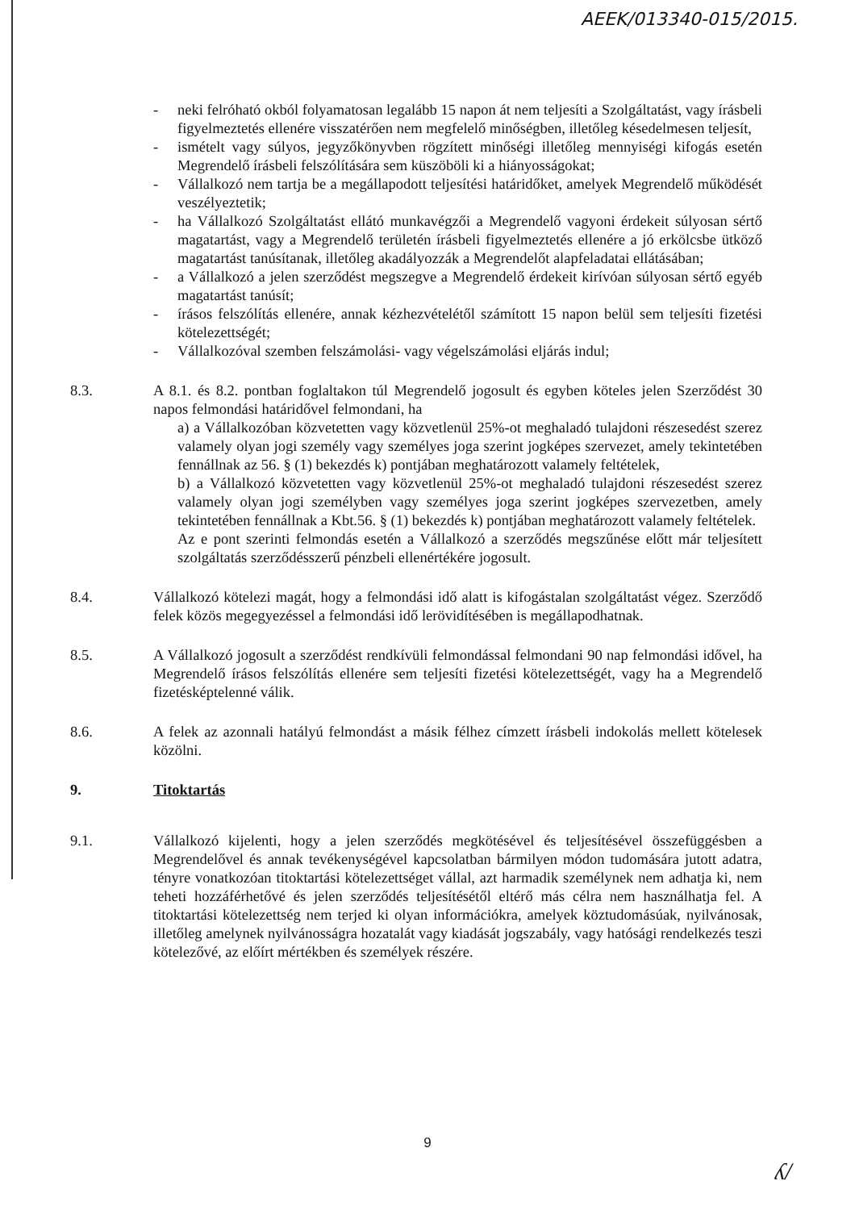AEEK/013340-015/2015.
- neki felróható okból folyamatosan legalább 15 napon át nem teljesíti a Szolgáltatást, vagy írásbeli figyelmeztetés ellenére visszatérően nem megfelelő minőségben, illetőleg késedelmesen teljesít,
- ismételt vagy súlyos, jegyzőkönyvben rögzített minőségi illetőleg mennyiségi kifogás esetén Megrendelő írásbeli felszólítására sem küszöböli ki a hiányosságokat;
- Vállalkozó nem tartja be a megállapodott teljesítési határidőket, amelyek Megrendelő működését veszélyeztetik;
- ha Vállalkozó Szolgáltatást ellátó munkavégzői a Megrendelő vagyoni érdekeit súlyosan sértő magatartást, vagy a Megrendelő területén írásbeli figyelmeztetés ellenére a jó erkölcsbe ütköző magatartást tanúsítanak, illetőleg akadályozzák a Megrendelőt alapfeladatai ellátásában;
- a Vállalkozó a jelen szerződést megszegve a Megrendelő érdekeit kirívóan súlyosan sértő egyéb magatartást tanúsít;
- írásos felszólítás ellenére, annak kézhezvételétől számított 15 napon belül sem teljesíti fizetési kötelezettségét;
- Vállalkozóval szemben felszámolási- vagy végelszámolási eljárás indul;
8.3. A 8.1. és 8.2. pontban foglaltakon túl Megrendelő jogosult és egyben köteles jelen Szerződést 30 napos felmondási határidővel felmondani, ha
a) a Vállalkozóban közvetetten vagy közvetlenül 25%-ot meghaladó tulajdoni részesedést szerez valamely olyan jogi személy vagy személyes joga szerint jogképes szervezet, amely tekintetében fennállnak az 56. § (1) bekezdés k) pontjában meghatározott valamely feltételek,
b) a Vállalkozó közvetetten vagy közvetlenül 25%-ot meghaladó tulajdoni részesedést szerez valamely olyan jogi személyben vagy személyes joga szerint jogképes szervezetben, amely tekintetében fennállnak a Kbt.56. § (1) bekezdés k) pontjában meghatározott valamely feltételek.
Az e pont szerinti felmondás esetén a Vállalkozó a szerződés megszűnése előtt már teljesített szolgáltatás szerződésszerű pénzbeli ellenértékére jogosult.
8.4. Vállalkozó kötelezi magát, hogy a felmondási idő alatt is kifogástalan szolgáltatást végez. Szerződő felek közös megegyezéssel a felmondási idő lerövidítésében is megállapodhatnak.
8.5. A Vállalkozó jogosult a szerződést rendkívüli felmondással felmondani 90 nap felmondási idővel, ha Megrendelő írásos felszólítás ellenére sem teljesíti fizetési kötelezettségét, vagy ha a Megrendelő fizetésképtelenné válik.
8.6. A felek az azonnali hatályú felmondást a másik félhez címzett írásbeli indokolás mellett kötelesek közölni.
9. Titoktartás
9.1. Vállalkozó kijelenti, hogy a jelen szerződés megkötésével és teljesítésével összefüggésben a Megrendelővel és annak tevékenységével kapcsolatban bármilyen módon tudomására jutott adatra, tényre vonatkozóan titoktartási kötelezettséget vállal, azt harmadik személynek nem adhatja ki, nem teheti hozzáférhetővé és jelen szerződés teljesítésétől eltérő más célra nem használhatja fel. A titoktartási kötelezettség nem terjed ki olyan információkra, amelyek köztudomásúak, nyilvánosak, illetőleg amelynek nyilvánosságra hozatalát vagy kiadását jogszabály, vagy hatósági rendelkezés teszi kötelezővé, az előírt mértékben és személyek részére.
9
ʎ/